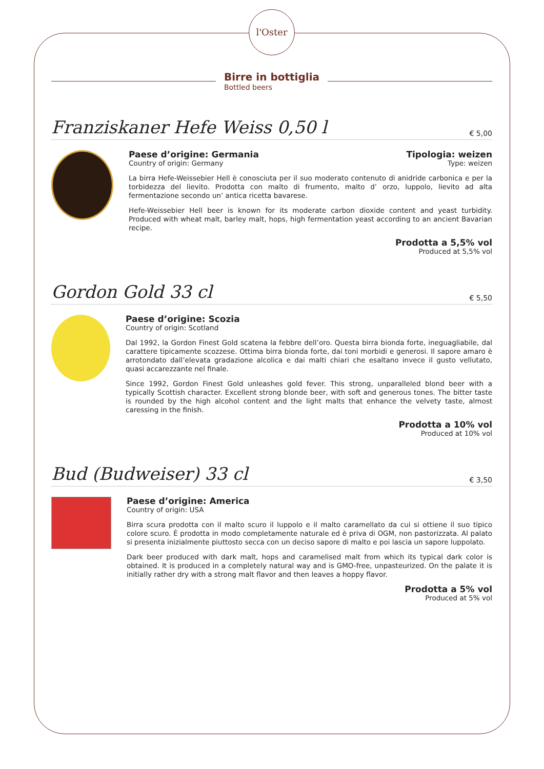l'Oster
Birre in bottiglia
Bottled beers
Franziskaner Hefe Weiss 0,50 l € 5,00
Paese d’origine: Germania
Country of origin: Germany
Tipologia: weizen
Type: weizen
La birra Hefe-Weissebier Hell è conosciuta per il suo moderato contenuto di anidride carbonica e per la torbidezza del lievito. Prodotta con malto di frumento, malto d’ orzo, luppolo, lievito ad alta fermentazione secondo un’ antica ricetta bavarese.
Hefe-Weissebier Hell beer is known for its moderate carbon dioxide content and yeast turbidity. Produced with wheat malt, barley malt, hops, high fermentation yeast according to an ancient Bavarian recipe.
Prodotta a 5,5% vol
Produced at 5,5% vol
Gordon Gold 33 cl € 5,50
Paese d’origine: Scozia
Country of origin: Scotland
Dal 1992, la Gordon Finest Gold scatena la febbre dell’oro. Questa birra bionda forte, ineguagliabile, dal carattere tipicamente scozzese. Ottima birra bionda forte, dai toni morbidi e generosi. Il sapore amaro è arrotondato dall’elevata gradazione alcolica e dai malti chiari che esaltano invece il gusto vellutato, quasi accarezzante nel finale.
Since 1992, Gordon Finest Gold unleashes gold fever. This strong, unparalleled blond beer with a typically Scottish character. Excellent strong blonde beer, with soft and generous tones. The bitter taste is rounded by the high alcohol content and the light malts that enhance the velvety taste, almost caressing in the finish.
Prodotta a 10% vol
Produced at 10% vol
Bud (Budweiser) 33 cl € 3,50
Paese d’origine: America
Country of origin: USA
Birra scura prodotta con il malto scuro il luppolo e il malto caramellato da cui si ottiene il suo tipico colore scuro. È prodotta in modo completamente naturale ed è priva di OGM, non pastorizzata. Al palato si presenta inizialmente piuttosto secca con un deciso sapore di malto e poi lascia un sapore luppolato.
Dark beer produced with dark malt, hops and caramelised malt from which its typical dark color is obtained. It is produced in a completely natural way and is GMO-free, unpasteurized. On the palate it is initially rather dry with a strong malt flavor and then leaves a hoppy flavor.
Prodotta a 5% vol
Produced at 5% vol